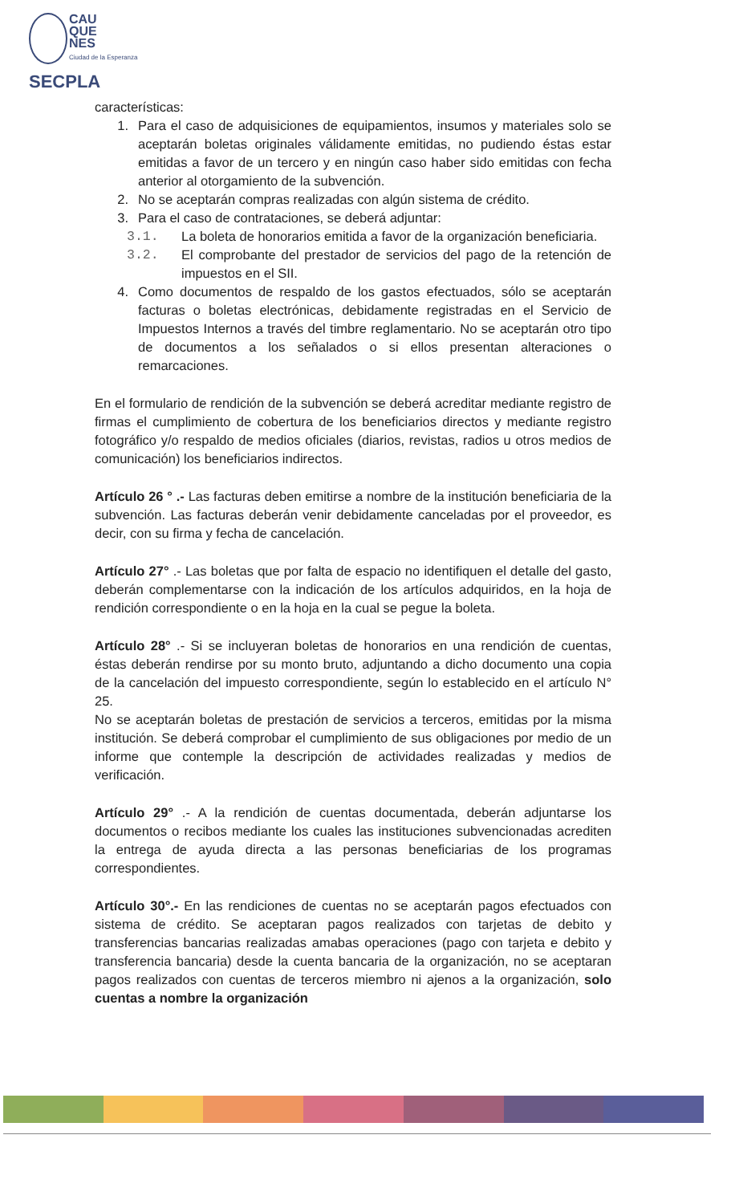CAU
QUE
NES
Ciudad de la Esperanza
SECPLA
características:
1. Para el caso de adquisiciones de equipamientos, insumos y materiales solo se aceptarán boletas originales válidamente emitidas, no pudiendo éstas estar emitidas a favor de un tercero y en ningún caso haber sido emitidas con fecha anterior al otorgamiento de la subvención.
2. No se aceptarán compras realizadas con algún sistema de crédito.
3. Para el caso de contrataciones, se deberá adjuntar:
3.1. La boleta de honorarios emitida a favor de la organización beneficiaria.
3.2. El comprobante del prestador de servicios del pago de la retención de impuestos en el SII.
4. Como documentos de respaldo de los gastos efectuados, sólo se aceptarán facturas o boletas electrónicas, debidamente registradas en el Servicio de Impuestos Internos a través del timbre reglamentario. No se aceptarán otro tipo de documentos a los señalados o si ellos presentan alteraciones o remarcaciones.
En el formulario de rendición de la subvención se deberá acreditar mediante registro de firmas el cumplimiento de cobertura de los beneficiarios directos y mediante registro fotográfico y/o respaldo de medios oficiales (diarios, revistas, radios u otros medios de comunicación) los beneficiarios indirectos.
Artículo 26 ° .- Las facturas deben emitirse a nombre de la institución beneficiaria de la subvención. Las facturas deberán venir debidamente canceladas por el proveedor, es decir, con su firma y fecha de cancelación.
Artículo 27° .- Las boletas que por falta de espacio no identifiquen el detalle del gasto, deberán complementarse con la indicación de los artículos adquiridos, en la hoja de rendición correspondiente o en la hoja en la cual se pegue la boleta.
Artículo 28° .- Si se incluyeran boletas de honorarios en una rendición de cuentas, éstas deberán rendirse por su monto bruto, adjuntando a dicho documento una copia de la cancelación del impuesto correspondiente, según lo establecido en el artículo N° 25.
No se aceptarán boletas de prestación de servicios a terceros, emitidas por la misma institución. Se deberá comprobar el cumplimiento de sus obligaciones por medio de un informe que contemple la descripción de actividades realizadas y medios de verificación.
Artículo 29° .- A la rendición de cuentas documentada, deberán adjuntarse los documentos o recibos mediante los cuales las instituciones subvencionadas acrediten la entrega de ayuda directa a las personas beneficiarias de los programas correspondientes.
Artículo 30°.- En las rendiciones de cuentas no se aceptarán pagos efectuados con sistema de crédito. Se aceptaran pagos realizados con tarjetas de debito y transferencias bancarias realizadas amabas operaciones (pago con tarjeta e debito y transferencia bancaria) desde la cuenta bancaria de la organización, no se aceptaran pagos realizados con cuentas de terceros miembro ni ajenos a la organización, solo cuentas a nombre la organización